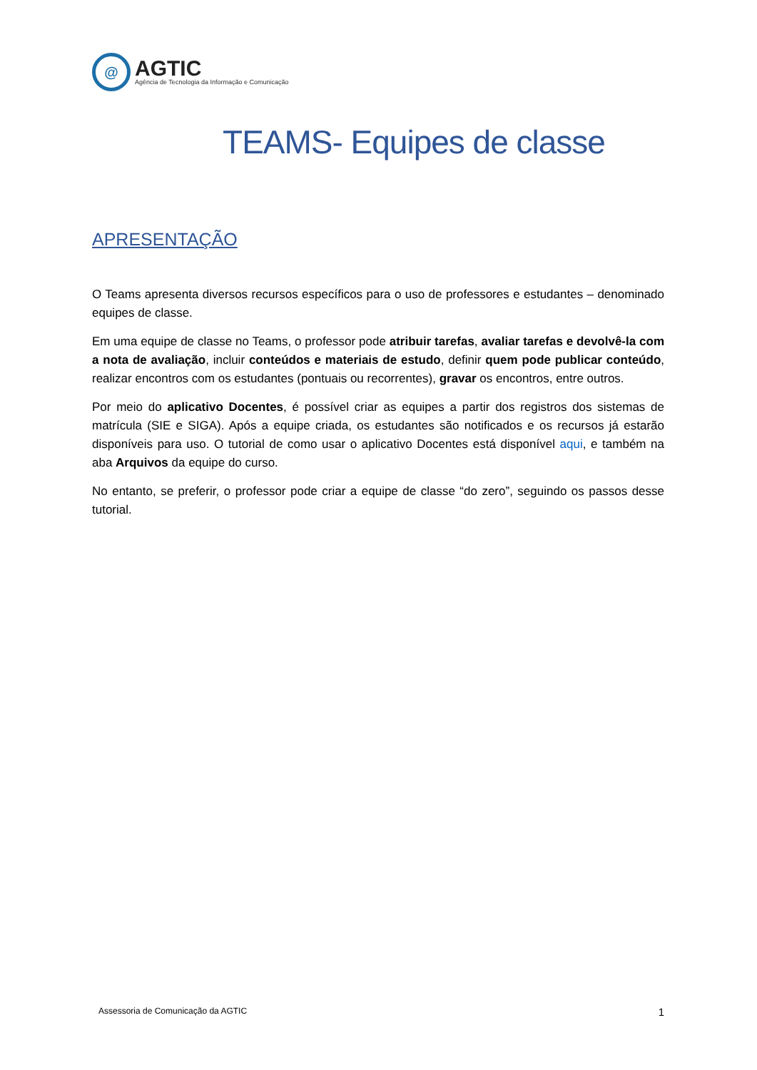@
AGTIC
Agência de Tecnologia da Informação e Comunicação
TEAMS- Equipes de classe
APRESENTAÇÃO
O Teams apresenta diversos recursos específicos para o uso de professores e estudantes – denominado equipes de classe.
Em uma equipe de classe no Teams, o professor pode atribuir tarefas, avaliar tarefas e devolvê-la com a nota de avaliação, incluir conteúdos e materiais de estudo, definir quem pode publicar conteúdo, realizar encontros com os estudantes (pontuais ou recorrentes), gravar os encontros, entre outros.
Por meio do aplicativo Docentes, é possível criar as equipes a partir dos registros dos sistemas de matrícula (SIE e SIGA). Após a equipe criada, os estudantes são notificados e os recursos já estarão disponíveis para uso. O tutorial de como usar o aplicativo Docentes está disponível aqui, e também na aba Arquivos da equipe do curso.
No entanto, se preferir, o professor pode criar a equipe de classe “do zero”, seguindo os passos desse tutorial.
Assessoria de Comunicação da AGTIC 1